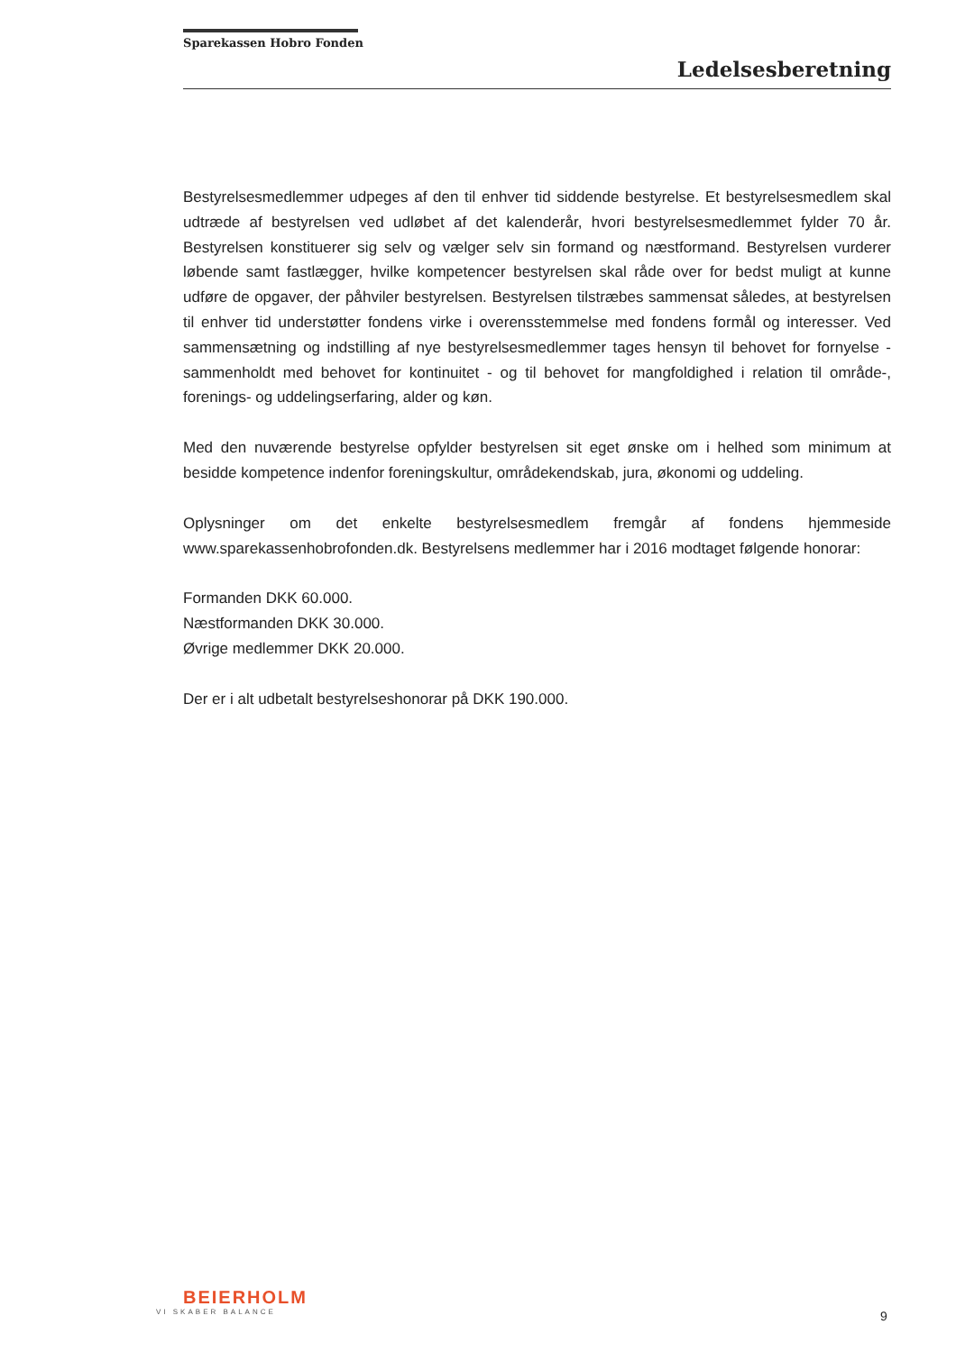Sparekassen Hobro Fonden
Ledelsesberetning
Bestyrelsesmedlemmer udpeges af den til enhver tid siddende bestyrelse. Et bestyrelses­medlem skal udtræde af bestyrelsen ved udløbet af det kalenderår, hvori bestyrelses­medlemmet fylder 70 år. Bestyrelsen konstituerer sig selv og vælger selv sin formand og næstformand. Bestyrelsen vurderer løbende samt fastlægger, hvilke kompetencer bestyrelsen skal råde over for bedst muligt at kunne udføre de opgaver, der påhviler bestyrelsen. Bestyrelsen tilstræbes sammensat således, at bestyrelsen til enhver tid understøtter fondens virke i overensstemmelse med fondens formål og interesser. Ved sammensætning og indstil­ling af nye bestyrelsesmedlemmer tages hensyn til behovet for fornyelse - sammenholdt med behovet for kontinuitet - og til behovet for mangfoldighed i relation til område-, forenings- og uddelingserfaring, alder og køn.
Med den nuværende bestyrelse opfylder bestyrelsen sit eget ønske om i helhed som minimum at besidde kompetence indenfor foreningskultur, områdekendskab, jura, økonomi og uddeling.
Oplysninger om det enkelte bestyrelsesmedlem fremgår af fondens hjemmeside www.sparekassenhobrofonden.dk. Bestyrelsens medlemmer har i 2016 modtaget følgende honorar:
Formanden DKK 60.000.
Næstformanden DKK 30.000.
Øvrige medlemmer DKK 20.000.
Der er i alt udbetalt bestyrelseshonorar på DKK 190.000.
BEIERHOLM
VI SKABER BALANCE
9